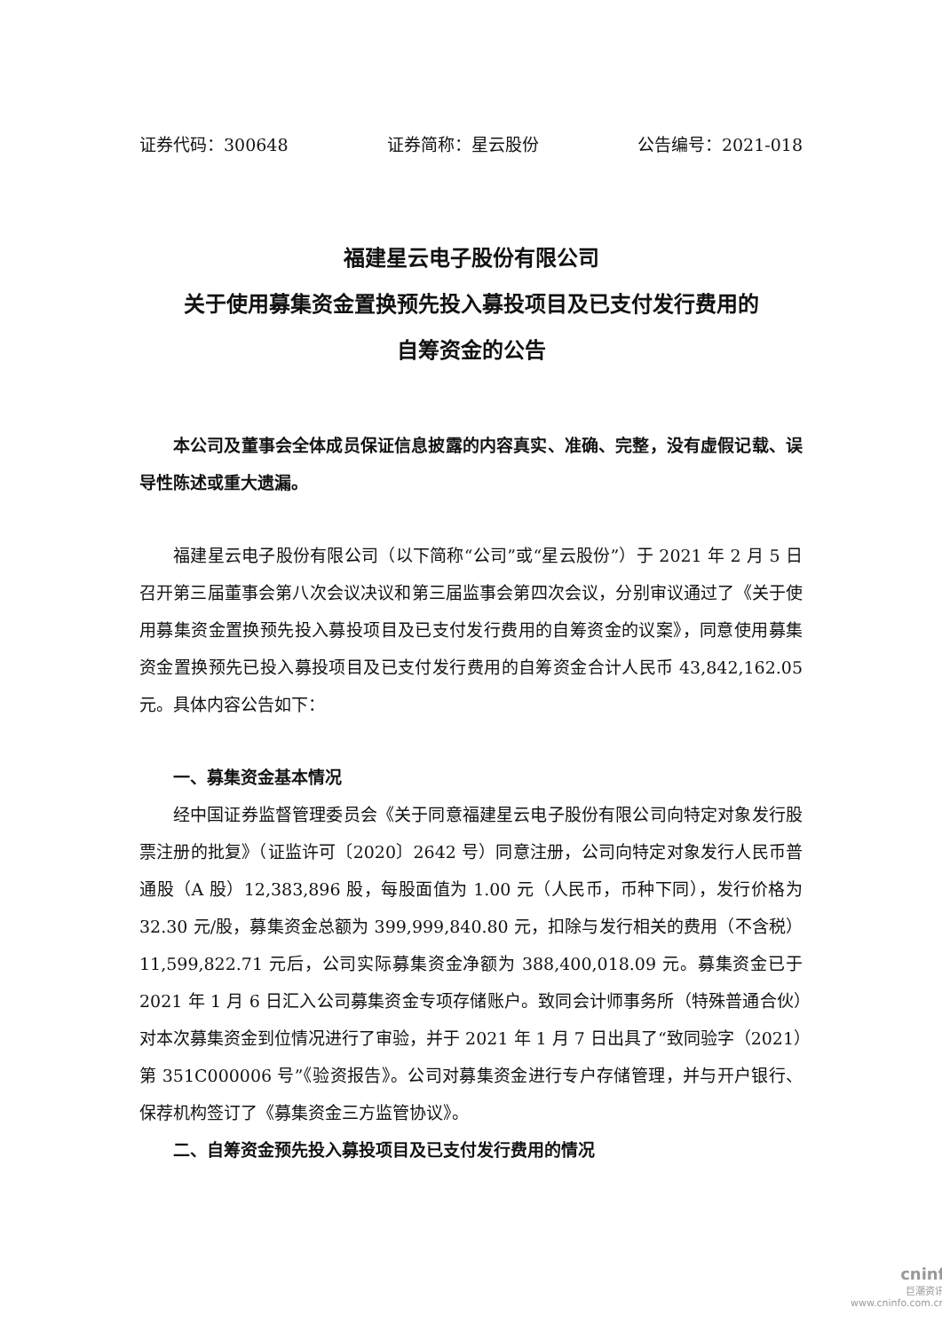证券代码：300648 证券简称：星云股份 公告编号：2021-018
福建星云电子股份有限公司
关于使用募集资金置换预先投入募投项目及已支付发行费用的
自筹资金的公告
本公司及董事会全体成员保证信息披露的内容真实、准确、完整，没有虚假记载、误导性陈述或重大遗漏。
福建星云电子股份有限公司（以下简称“公司”或“星云股份”）于 2021 年 2 月 5 日召开第三届董事会第八次会议决议和第三届监事会第四次会议，分别审议通过了《关于使用募集资金置换预先投入募投项目及已支付发行费用的自筹资金的议案》，同意使用募集资金置换预先已投入募投项目及已支付发行费用的自筹资金合计人民币 43,842,162.05 元。具体内容公告如下：
一、募集资金基本情况
经中国证券监督管理委员会《关于同意福建星云电子股份有限公司向特定对象发行股票注册的批复》（证监许可〔2020〕2642 号）同意注册，公司向特定对象发行人民币普通股（A 股）12,383,896 股，每股面值为 1.00 元（人民币，币种下同），发行价格为 32.30 元/股，募集资金总额为 399,999,840.80 元，扣除与发行相关的费用（不含税）11,599,822.71 元后，公司实际募集资金净额为 388,400,018.09 元。募集资金已于 2021 年 1 月 6 日汇入公司募集资金专项存储账户。致同会计师事务所（特殊普通合伙）对本次募集资金到位情况进行了审验，并于 2021 年 1 月 7 日出具了“致同验字（2021）第 351C000006 号”《验资报告》。公司对募集资金进行专户存储管理，并与开户银行、保荐机构签订了《募集资金三方监管协议》。
二、自筹资金预先投入募投项目及已支付发行费用的情况
cninf
巨潮资讯
www.cninfo.com.cn